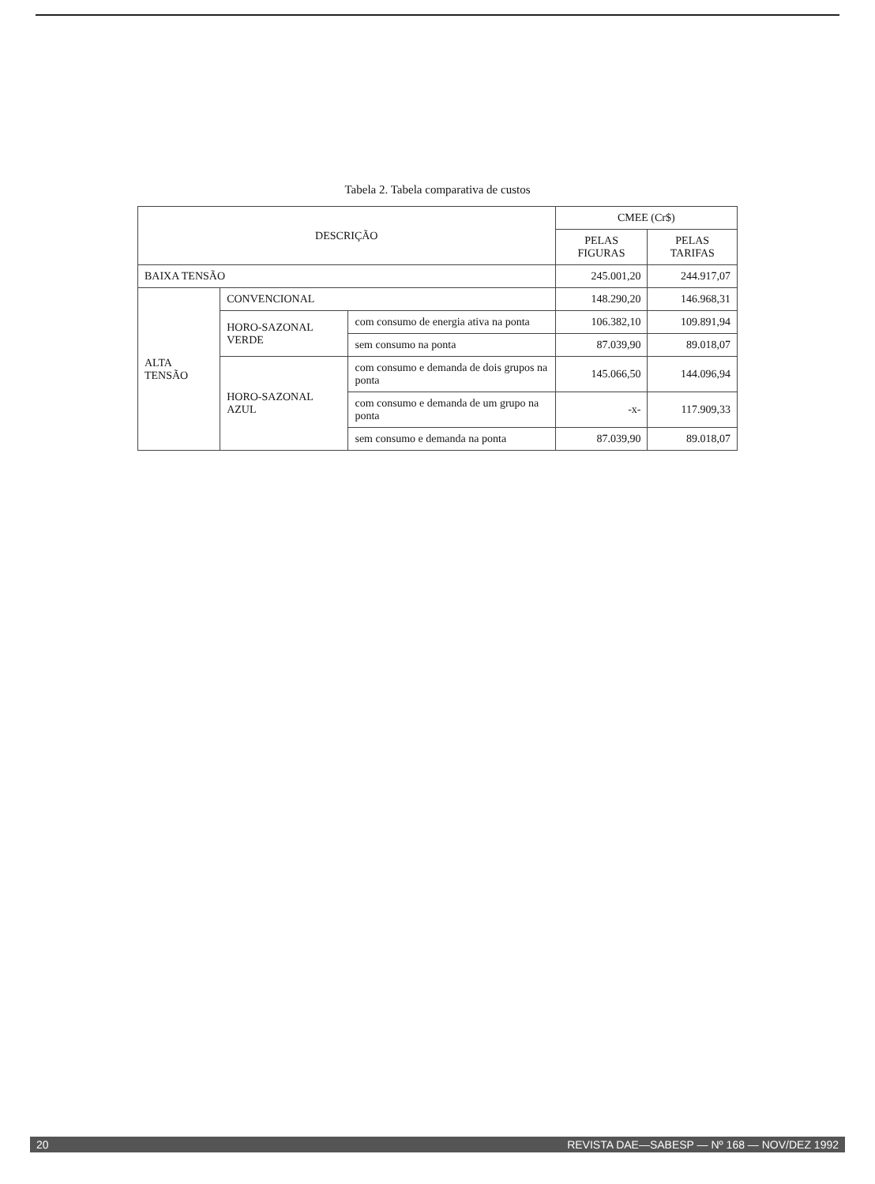Tabela 2. Tabela comparativa de custos
| DESCRIÇÃO | | | CMEE (Cr$) | |
| --- | --- | --- | --- | --- |
| | | | PELAS FIGURAS | PELAS TARIFAS |
| BAIXA TENSÃO | | | 245.001,20 | 244.917,07 |
| ALTA TENSÃO | CONVENCIONAL | | 148.290,20 | 146.968,31 |
| | HORO-SAZONAL VERDE | com consumo de energia ativa na ponta | 106.382,10 | 109.891,94 |
| | | sem consumo na ponta | 87.039,90 | 89.018,07 |
| | HORO-SAZONAL AZUL | com consumo e demanda de dois grupos na ponta | 145.066,50 | 144.096,94 |
| | | com consumo e demanda de um grupo na ponta | -x- | 117.909,33 |
| | | sem consumo e demanda na ponta | 87.039,90 | 89.018,07 |
20 REVISTA DAE—SABESP — Nº 168 — NOV/DEZ 1992